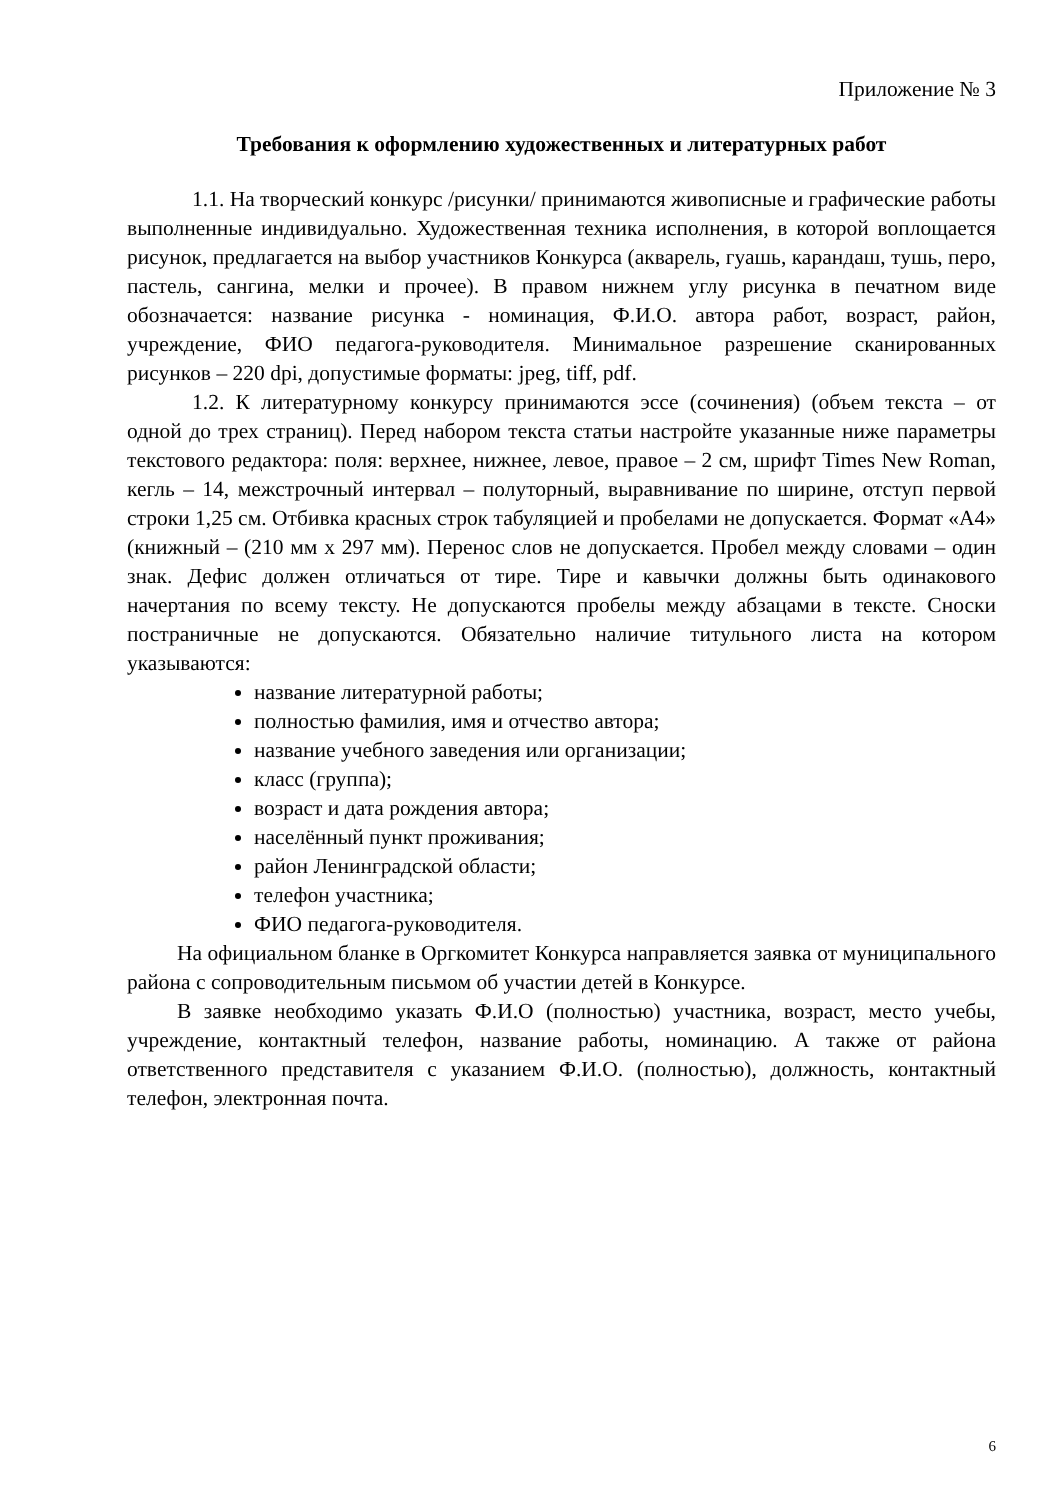Приложение № 3
Требования к оформлению художественных и литературных работ
1.1. На творческий конкурс /рисунки/ принимаются живописные и графические работы выполненные индивидуально. Художественная техника исполнения, в которой воплощается рисунок, предлагается на выбор участников Конкурса (акварель, гуашь, карандаш, тушь, перо, пастель, сангина, мелки и прочее). В правом нижнем углу рисунка в печатном виде обозначается: название рисунка - номинация, Ф.И.О. автора работ, возраст, район, учреждение, ФИО педагога-руководителя. Минимальное разрешение сканированных рисунков – 220 dpi, допустимые форматы: jpeg, tiff, pdf.
1.2. К литературному конкурсу принимаются эссе (сочинения) (объем текста – от одной до трех страниц). Перед набором текста статьи настройте указанные ниже параметры текстового редактора: поля: верхнее, нижнее, левое, правое – 2 см, шрифт Times New Roman, кегль – 14, межстрочный интервал – полуторный, выравнивание по ширине, отступ первой строки 1,25 см. Отбивка красных строк табуляцией и пробелами не допускается. Формат «А4» (книжный – (210 мм х 297 мм). Перенос слов не допускается. Пробел между словами – один знак. Дефис должен отличаться от тире. Тире и кавычки должны быть одинакового начертания по всему тексту. Не допускаются пробелы между абзацами в тексте. Сноски постраничные не допускаются. Обязательно наличие титульного листа на котором указываются:
название литературной работы;
полностью фамилия, имя и отчество автора;
название учебного заведения или организации;
класс (группа);
возраст и дата рождения автора;
населённый пункт проживания;
район Ленинградской области;
телефон участника;
ФИО педагога-руководителя.
На официальном бланке в Оргкомитет Конкурса направляется заявка от муниципального района с сопроводительным письмом об участии детей в Конкурсе.
В заявке необходимо указать Ф.И.О (полностью) участника, возраст, место учебы, учреждение, контактный телефон, название работы, номинацию. А также от района ответственного представителя с указанием Ф.И.О. (полностью), должность, контактный телефон, электронная почта.
6